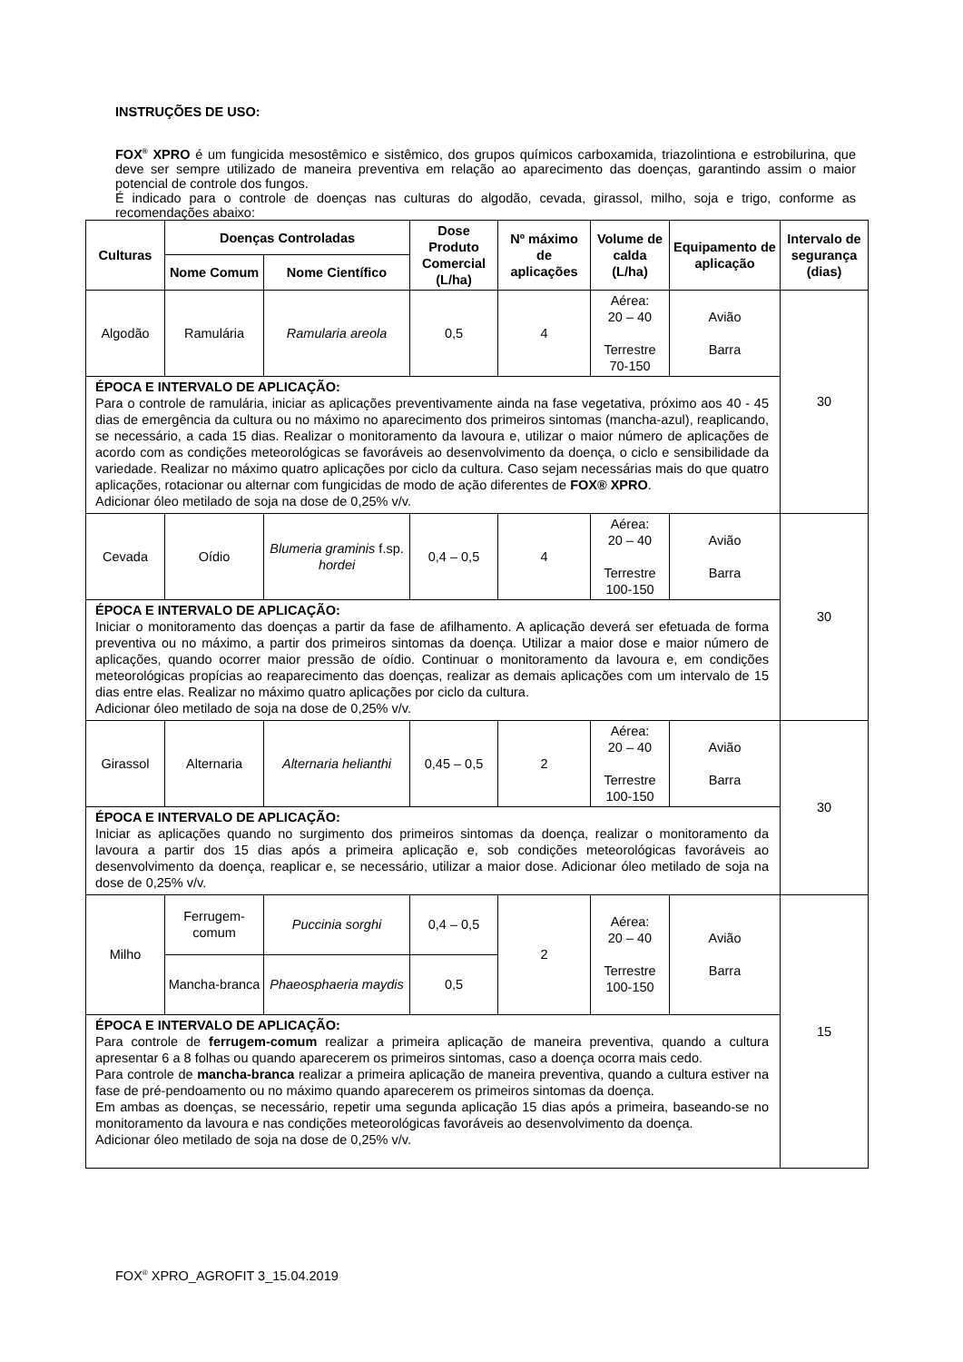INSTRUÇÕES DE USO:
FOX<sup>®</sup> XPRO é um fungicida mesostêmico e sistêmico, dos grupos químicos carboxamida, triazolintiona e estrobilurina, que deve ser sempre utilizado de maneira preventiva em relação ao aparecimento das doenças, garantindo assim o maior potencial de controle dos fungos.
É indicado para o controle de doenças nas culturas do algodão, cevada, girassol, milho, soja e trigo, conforme as recomendações abaixo:
| Culturas | Doenças Controladas | | Dose Produto Comercial (L/ha) | Nº máximo de aplicações | Volume de calda (L/ha) | Equipamento de aplicação | Intervalo de segurança (dias) |
| --- | --- | --- | --- | --- | --- | --- | --- |
| | Nome Comum | Nome Científico | | | | | |
| Algodão | Ramulária | Ramularia areola | 0,5 | 4 | Aérea: 20 – 40 Terrestre 70-150 | Avião Barra | 30 |
| ÉPOCA E INTERVALO DE APLICAÇÃO: Para o controle de ramulária, iniciar as aplicações preventivamente ainda na fase vegetativa, próximo aos 40 - 45 dias de emergência da cultura ou no máximo no aparecimento dos primeiros sintomas (mancha-azul), reaplicando, se necessário, a cada 15 dias. Realizar o monitoramento da lavoura e, utilizar o maior número de aplicações de acordo com as condições meteorológicas se favoráveis ao desenvolvimento da doença, o ciclo e sensibilidade da variedade. Realizar no máximo quatro aplicações por ciclo da cultura. Caso sejam necessárias mais do que quatro aplicações, rotacionar ou alternar com fungicidas de modo de ação diferentes de FOX® XPRO . Adicionar óleo metilado de soja na dose de 0,25% v/v. | | | | | | | |
| Cevada | Oídio | Blumeria graminis f.sp. hordei | 0,4 – 0,5 | 4 | Aérea: 20 – 40 Terrestre 100-150 | Avião Barra | 30 |
| ÉPOCA E INTERVALO DE APLICAÇÃO: Iniciar o monitoramento das doenças a partir da fase de afilhamento. A aplicação deverá ser efetuada de forma preventiva ou no máximo, a partir dos primeiros sintomas da doença. Utilizar a maior dose e maior número de aplicações, quando ocorrer maior pressão de oídio. Continuar o monitoramento da lavoura e, em condições meteorológicas propícias ao reaparecimento das doenças, realizar as demais aplicações com um intervalo de 15 dias entre elas. Realizar no máximo quatro aplicações por ciclo da cultura. Adicionar óleo metilado de soja na dose de 0,25% v/v. | | | | | | | |
| Girassol | Alternaria | Alternaria helianthi | 0,45 – 0,5 | 2 | Aérea: 20 – 40 Terrestre 100-150 | Avião Barra | 30 |
| ÉPOCA E INTERVALO DE APLICAÇÃO: Iniciar as aplicações quando no surgimento dos primeiros sintomas da doença, realizar o monitoramento da lavoura a partir dos 15 dias após a primeira aplicação e, sob condições meteorológicas favoráveis ao desenvolvimento da doença, reaplicar e, se necessário, utilizar a maior dose. Adicionar óleo metilado de soja na dose de 0,25% v/v. | | | | | | | |
| Milho | Ferrugem-comum | Puccinia sorghi | 0,4 – 0,5 | 2 | Aérea: 20 – 40 Terrestre 100-150 | Avião Barra | 15 |
| | Mancha-branca | Phaeosphaeria maydis | 0,5 | | | | |
| ÉPOCA E INTERVALO DE APLICAÇÃO: Para controle de ferrugem-comum realizar a primeira aplicação de maneira preventiva, quando a cultura apresentar 6 a 8 folhas ou quando aparecerem os primeiros sintomas, caso a doença ocorra mais cedo. Para controle de mancha-branca realizar a primeira aplicação de maneira preventiva, quando a cultura estiver na fase de pré-pendoamento ou no máximo quando aparecerem os primeiros sintomas da doença. Em ambas as doenças, se necessário, repetir uma segunda aplicação 15 dias após a primeira, baseando-se no monitoramento da lavoura e nas condições meteorológicas favoráveis ao desenvolvimento da doença. Adicionar óleo metilado de soja na dose de 0,25% v/v. | | | | | | | |
FOX<sup>®</sup> XPRO_AGROFIT 3_15.04.2019